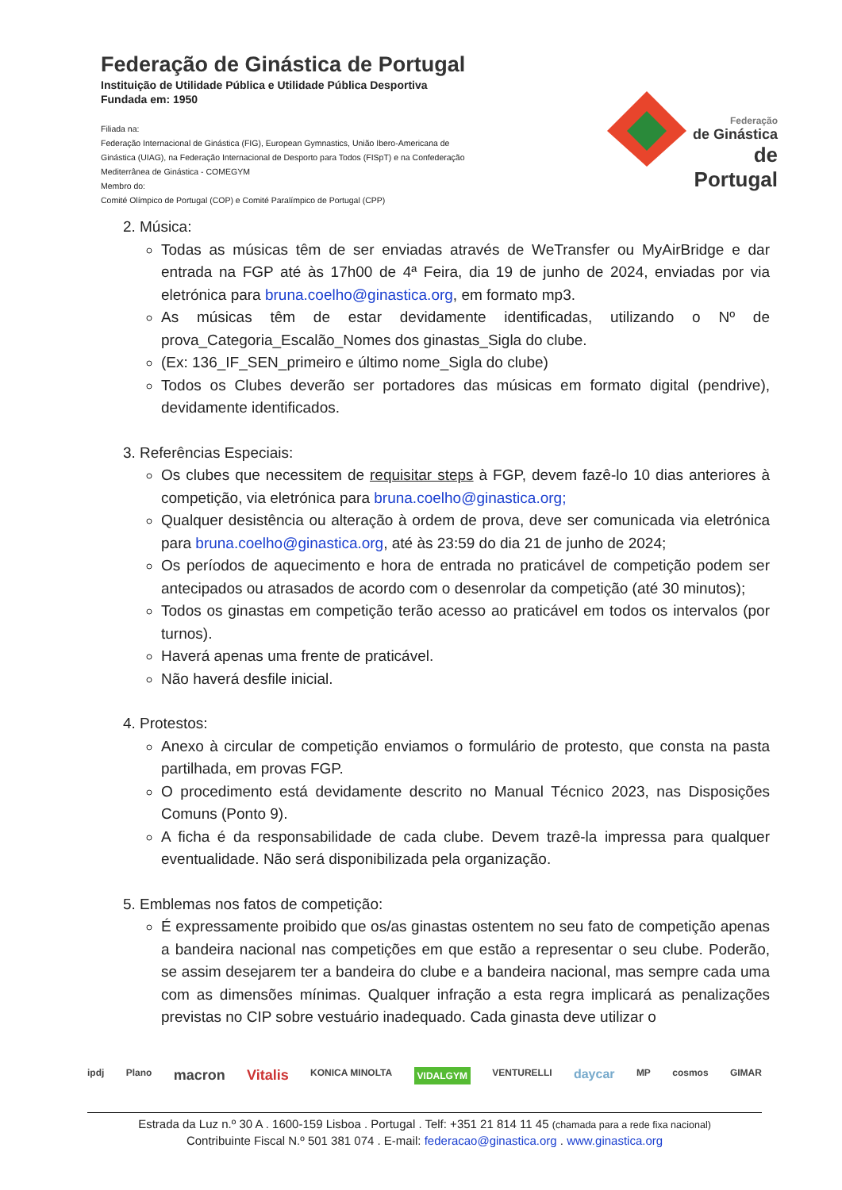Federação de Ginástica de Portugal
Instituição de Utilidade Pública e Utilidade Pública Desportiva
Fundada em: 1950
Filiada na:
Federação Internacional de Ginástica (FIG), European Gymnastics, União Ibero-Americana de Ginástica (UIAG), na Federação Internacional de Desporto para Todos (FISpT) e na Confederação Mediterrânea de Ginástica - COMEGYM
Membro do:
Comité Olímpico de Portugal (COP) e Comité Paralímpico de Portugal (CPP)
Federação
de Ginástica
de Portugal
2. Música:
Todas as músicas têm de ser enviadas através de WeTransfer ou MyAirBridge e dar entrada na FGP até às 17h00 de 4ª Feira, dia 19 de junho de 2024, enviadas por via eletrónica para bruna.coelho@ginastica.org, em formato mp3.
As músicas têm de estar devidamente identificadas, utilizando o Nº de prova_Categoria_Escalão_Nomes dos ginastas_Sigla do clube.
(Ex: 136_IF_SEN_primeiro e último nome_Sigla do clube)
Todos os Clubes deverão ser portadores das músicas em formato digital (pendrive), devidamente identificados.
3. Referências Especiais:
Os clubes que necessitem de requisitar steps à FGP, devem fazê-lo 10 dias anteriores à competição, via eletrónica para bruna.coelho@ginastica.org;
Qualquer desistência ou alteração à ordem de prova, deve ser comunicada via eletrónica para bruna.coelho@ginastica.org, até às 23:59 do dia 21 de junho de 2024;
Os períodos de aquecimento e hora de entrada no praticável de competição podem ser antecipados ou atrasados de acordo com o desenrolar da competição (até 30 minutos);
Todos os ginastas em competição terão acesso ao praticável em todos os intervalos (por turnos).
Haverá apenas uma frente de praticável.
Não haverá desfile inicial.
4. Protestos:
Anexo à circular de competição enviamos o formulário de protesto, que consta na pasta partilhada, em provas FGP.
O procedimento está devidamente descrito no Manual Técnico 2023, nas Disposições Comuns (Ponto 9).
A ficha é da responsabilidade de cada clube. Devem trazê-la impressa para qualquer eventualidade. Não será disponibilizada pela organização.
5. Emblemas nos fatos de competição:
É expressamente proibido que os/as ginastas ostentem no seu fato de competição apenas a bandeira nacional nas competições em que estão a representar o seu clube. Poderão, se assim desejarem ter a bandeira do clube e a bandeira nacional, mas sempre cada uma com as dimensões mínimas. Qualquer infração a esta regra implicará as penalizações previstas no CIP sobre vestuário inadequado. Cada ginasta deve utilizar o
ipdj Plano macron Vitalis KONICA MINOLTA VIDALGYM VENTURELLI daycar MP cosmos GIMAR
Estrada da Luz n.º 30 A . 1600-159 Lisboa . Portugal . Telf: +351 21 814 11 45 (chamada para a rede fixa nacional)
Contribuinte Fiscal N.º 501 381 074 . E-mail: federacao@ginastica.org . www.ginastica.org